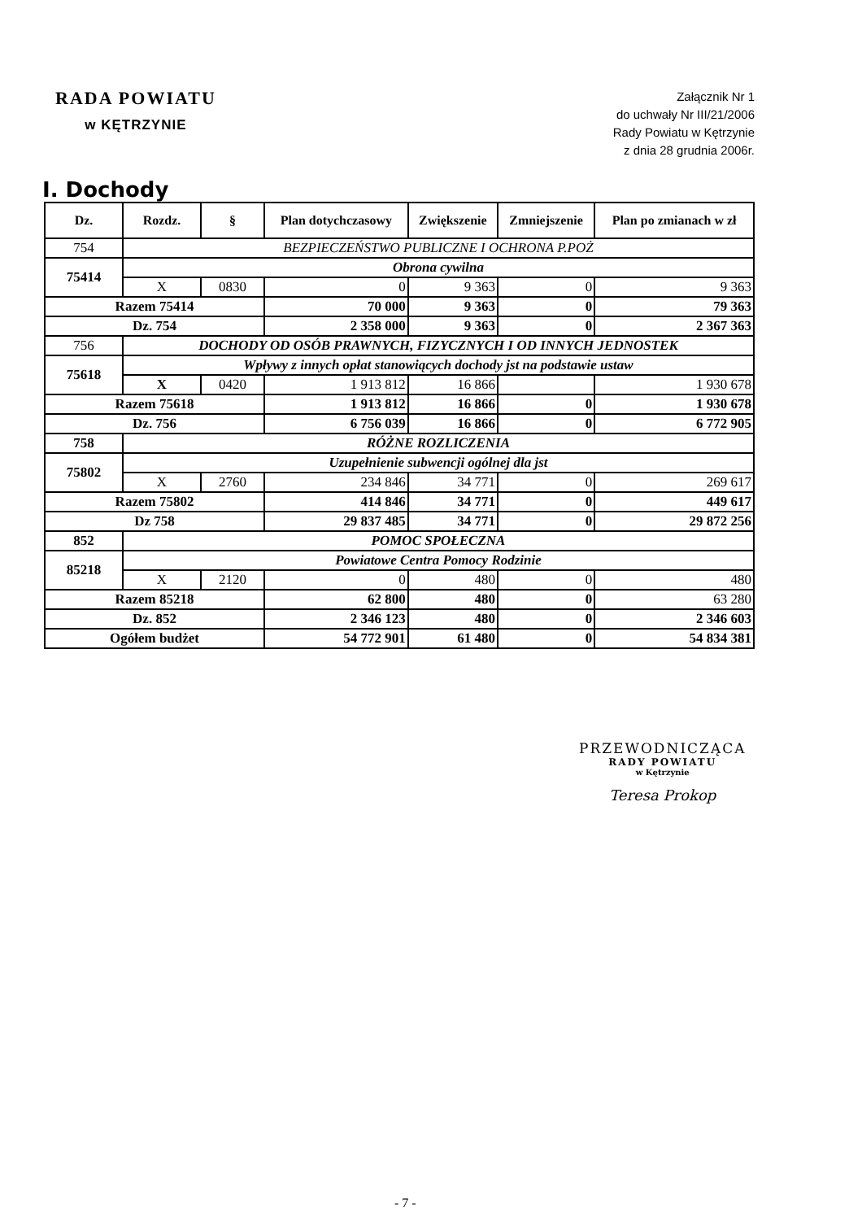RADA POWIATU
w KĘTRZYNIE
Załącznik Nr 1
do uchwały Nr III/21/2006
Rady Powiatu w Kętrzynie
z dnia 28 grudnia 2006r.
I. Dochody
| Dz. | Rozdz. | § | Plan dotychczasowy | Zwiększenie | Zmniejszenie | Plan po zmianach w zł |
| --- | --- | --- | --- | --- | --- | --- |
| 754 | BEZPIECZEŃSTWO PUBLICZNE I OCHRONA P.POŻ | | | | | |
| 75414 | Obrona cywilna | | | | | |
| | X | 0830 | 0 | 9 363 | 0 | 9 363 |
| Razem 75414 | | | 70 000 | 9 363 | 0 | 79 363 |
| Dz. 754 | | | 2 358 000 | 9 363 | 0 | 2 367 363 |
| 756 | DOCHODY OD OSÓB PRAWNYCH, FIZYCZNYCH I OD INNYCH JEDNOSTEK | | | | | |
| 75618 | Wpływy z innych opłat stanowiących dochody jst na podstawie ustaw | | | | | |
| | X | 0420 | 1 913 812 | 16 866 | | 1 930 678 |
| Razem 75618 | | | 1 913 812 | 16 866 | 0 | 1 930 678 |
| Dz. 756 | | | 6 756 039 | 16 866 | 0 | 6 772 905 |
| 758 | RÓŻNE ROZLICZENIA | | | | | |
| 75802 | Uzupełnienie subwencji ogólnej dla jst | | | | | |
| | X | 2760 | 234 846 | 34 771 | 0 | 269 617 |
| Razem 75802 | | | 414 846 | 34 771 | 0 | 449 617 |
| Dz 758 | | | 29 837 485 | 34 771 | 0 | 29 872 256 |
| 852 | POMOC SPOŁECZNA | | | | | |
| 85218 | Powiatowe Centra Pomocy Rodzinie | | | | | |
| | X | 2120 | 0 | 480 | 0 | 480 |
| Razem 85218 | | | 62 800 | 480 | 0 | 63 280 |
| Dz. 852 | | | 2 346 123 | 480 | 0 | 2 346 603 |
| Ogółem budżet | | | 54 772 901 | 61 480 | 0 | 54 834 381 |
PRZEWODNICZĄCA
RADY POWIATU
w Kętrzynie
Teresa Prokop
- 7 -